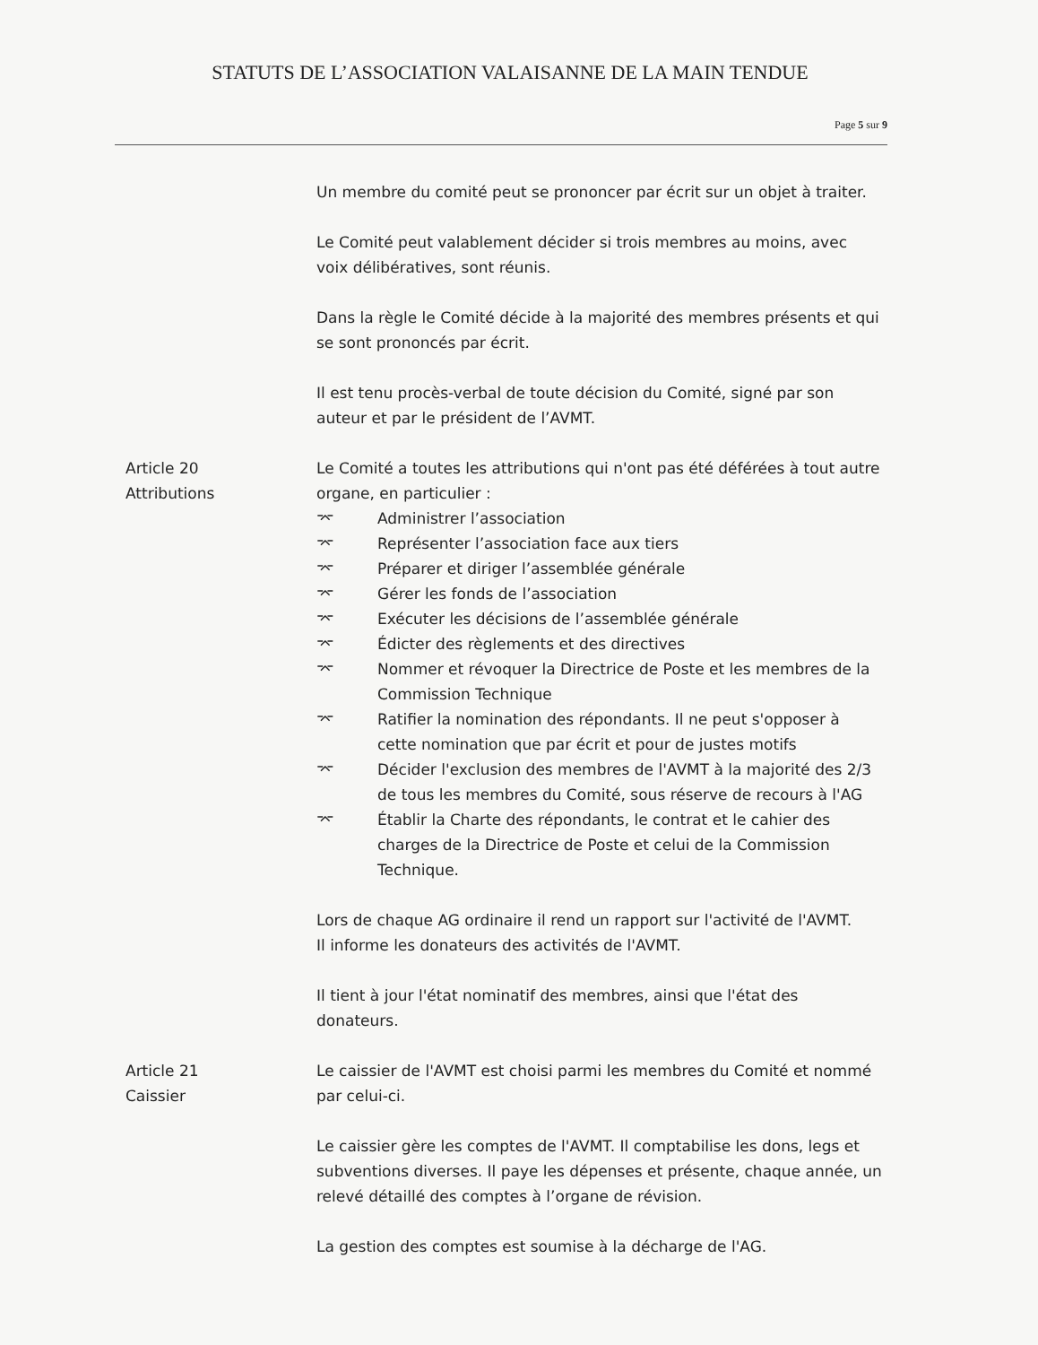STATUTS DE L’ASSOCIATION VALAISANNE DE LA MAIN TENDUE
Page 5 sur 9
Un membre du comité peut se prononcer par écrit sur un objet à traiter.
Le Comité peut valablement décider si trois membres au moins, avec voix délibératives, sont réunis.
Dans la règle le Comité décide à la majorité des membres présents et qui se sont prononcés par écrit.
Il est tenu procès-verbal de toute décision du Comité, signé par son auteur et par le président de l’AVMT.
Article 20
Attributions
Le Comité a toutes les attributions qui n'ont pas été déférées à tout autre organe, en particulier :
⌤ Administrer l’association
⌤ Représenter l’association face aux tiers
⌤ Préparer et diriger l’assemblée générale
⌤ Gérer les fonds de l’association
⌤ Exécuter les décisions de l’assemblée générale
⌤ Édicter des règlements et des directives
⌤ Nommer et révoquer la Directrice de Poste et les membres de la Commission Technique
⌤ Ratifier la nomination des répondants. Il ne peut s'opposer à cette nomination que par écrit et pour de justes motifs
⌤ Décider l'exclusion des membres de l'AVMT à la majorité des 2/3 de tous les membres du Comité, sous réserve de recours à l'AG
⌤ Établir la Charte des répondants, le contrat et le cahier des charges de la Directrice de Poste et celui de la Commission Technique.
Lors de chaque AG ordinaire il rend un rapport sur l'activité de l'AVMT.
Il informe les donateurs des activités de l'AVMT.
Il tient à jour l'état nominatif des membres, ainsi que l'état des donateurs.
Article 21
Caissier
Le caissier de l'AVMT est choisi parmi les membres du Comité et nommé par celui-ci.
Le caissier gère les comptes de l'AVMT. Il comptabilise les dons, legs et subventions diverses. Il paye les dépenses et présente, chaque année, un relevé détaillé des comptes à l’organe de révision.
La gestion des comptes est soumise à la décharge de l'AG.